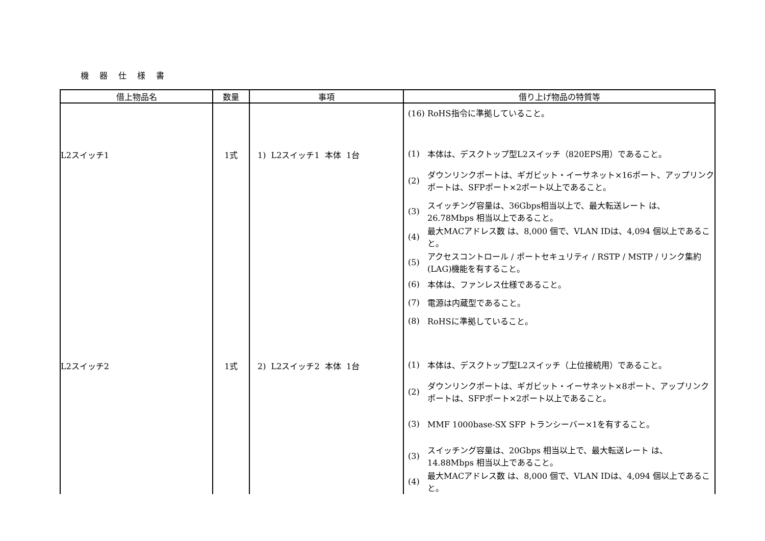機 器 仕 様 書
| 借上物品名 | 数量 | 事項 | 借り上げ物品の特質等 |
| --- | --- | --- | --- |
| | | | (16) RoHS指令に準拠していること。 |
| L2スイッチ1 | 1式 | 1) L2スイッチ1 本体 1台 | (1) 本体は、デスクトップ型L2スイッチ（820EPS用）であること。 (2) ダウンリンクポートは、ギガビット・イーサネット×16ポート、アップリンクポートは、SFPポート×2ポート以上であること。 (3) スイッチング容量は、36Gbps相当以上で、最大転送レート は、 26.78Mbps 相当以上であること。 (4) 最大MACアドレス数 は、8,000 個で、VLAN IDは、4,094 個以上であること。 (5) アクセスコントロール / ポートセキュリティ / RSTP / MSTP / リンク集約(LAG)機能を有すること。 (6) 本体は、ファンレス仕様であること。 (7) 電源は内蔵型であること。 (8) RoHSに準拠していること。 |
| L2スイッチ2 | 1式 | 2) L2スイッチ2 本体 1台 | (1) 本体は、デスクトップ型L2スイッチ（上位接続用）であること。 (2) ダウンリンクポートは、ギガビット・イーサネット×8ポート、アップリンクポートは、SFPポート×2ポート以上であること。 (3) MMF 1000base-SX SFP トランシーバー×1を有すること。 (3) スイッチング容量は、20Gbps 相当以上で、最大転送レート は、 14.88Mbps 相当以上であること。 (4) 最大MACアドレス数 は、8,000 個で、VLAN IDは、4,094 個以上であること。 |